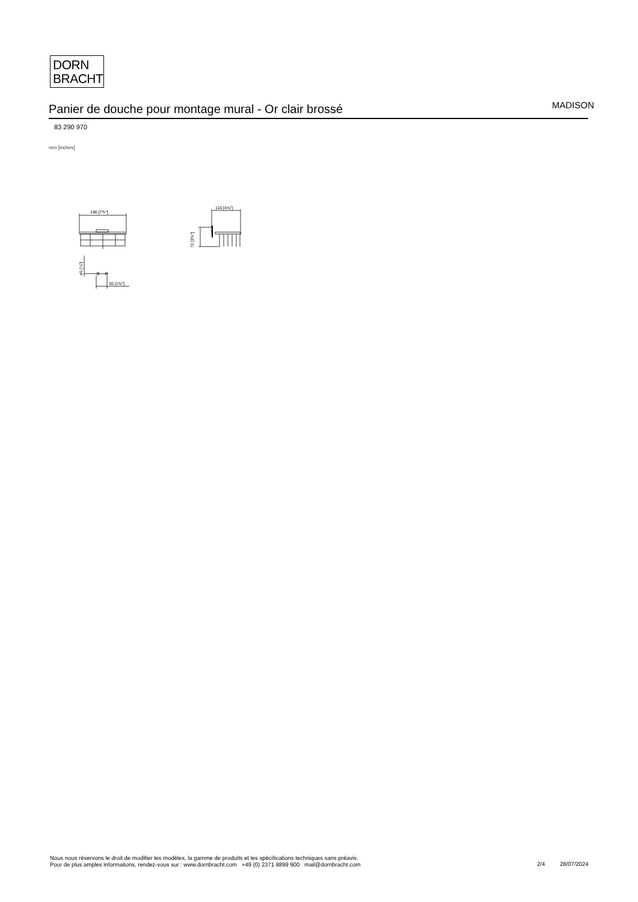DORN
BRACHT
Panier de douche pour montage mural - Or clair brossé MADISON
83 290 970
mm [inches]
196 [7¾"]
116 [4⅝"]
70 [2¾"]
ø5 [¼"]
36 [1⅜"]
Nous nous réservons le droit de modifier les modèles, la gamme de produits et les spécifications techniques sans préavis.
Pour de plus amples informations, rendez-vous sur : www.dornbracht.com +49 (0) 2371 8899 900 mail@dornbracht.com
2/4 28/07/2024